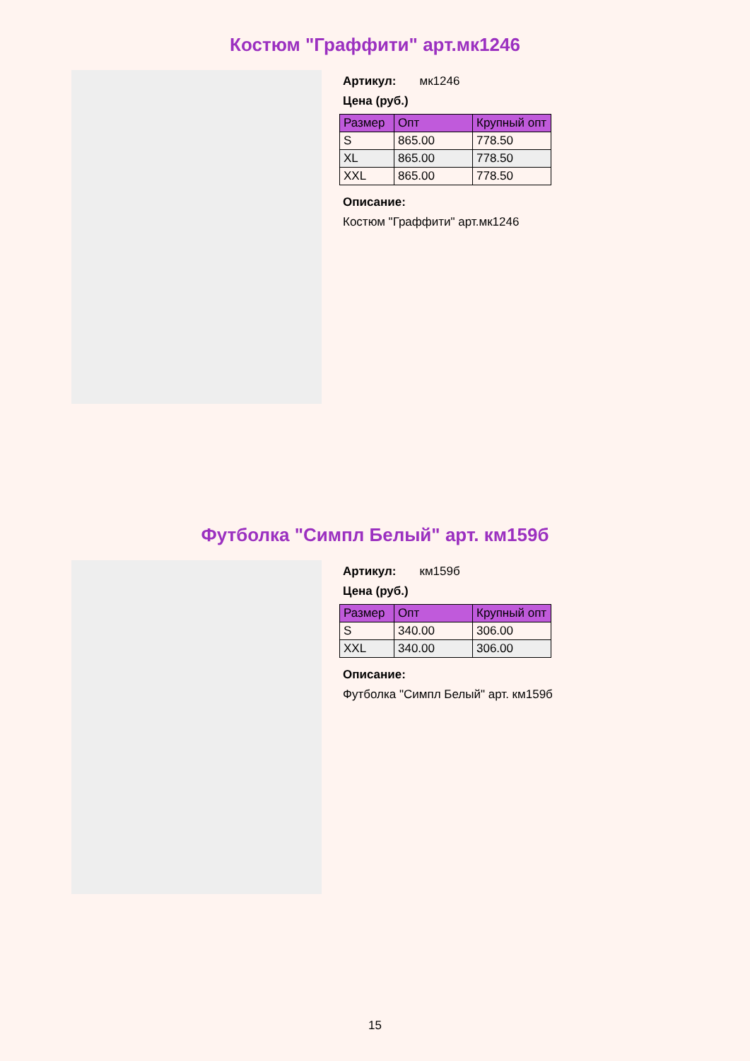Костюм "Граффити" арт.мк1246
Артикул: мк1246
Цена (руб.)
| Размер | Опт | Крупный опт |
| --- | --- | --- |
| S | 865.00 | 778.50 |
| XL | 865.00 | 778.50 |
| XXL | 865.00 | 778.50 |
Описание:
Костюм "Граффити" арт.мк1246
Футболка "Симпл Белый" арт. км159б
Артикул: км159б
Цена (руб.)
| Размер | Опт | Крупный опт |
| --- | --- | --- |
| S | 340.00 | 306.00 |
| XXL | 340.00 | 306.00 |
Описание:
Футболка "Симпл Белый" арт. км159б
15